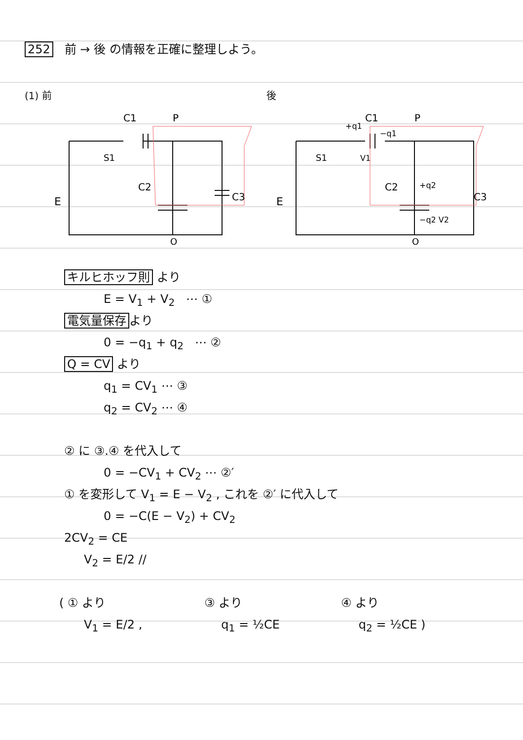252 前 → 後 の情報を正確に整理しよう。
(1) 前
E
C1
P
C2
C3
S1
Q
後
E
+q1
−q1
C1
P
V1
C2
+q2
−q2 V2
C3
S1
Q
キルヒホッフ則 より
E = V<sub>1</sub> + V<sub>2</sub> ⋯ ①
電気量保存 より
0 = −q<sub>1</sub> + q<sub>2</sub> ⋯ ②
Q = CV より
q<sub>1</sub> = CV<sub>1</sub> ⋯ ③
q<sub>2</sub> = CV<sub>2</sub> ⋯ ④
② に ③.④ を代入して
0 = −CV<sub>1</sub> + CV<sub>2</sub> ⋯ ②′
① を変形して V<sub>1</sub> = E − V<sub>2</sub> , これを ②′ に代入して
0 = −C(E − V<sub>2</sub>) + CV<sub>2</sub>
2CV<sub>2</sub> = CE
V<sub>2</sub> = E/2 //
( ① より ③ より ④ より
V<sub>1</sub> = E/2 , q<sub>1</sub> = ½CE q<sub>2</sub> = ½CE )